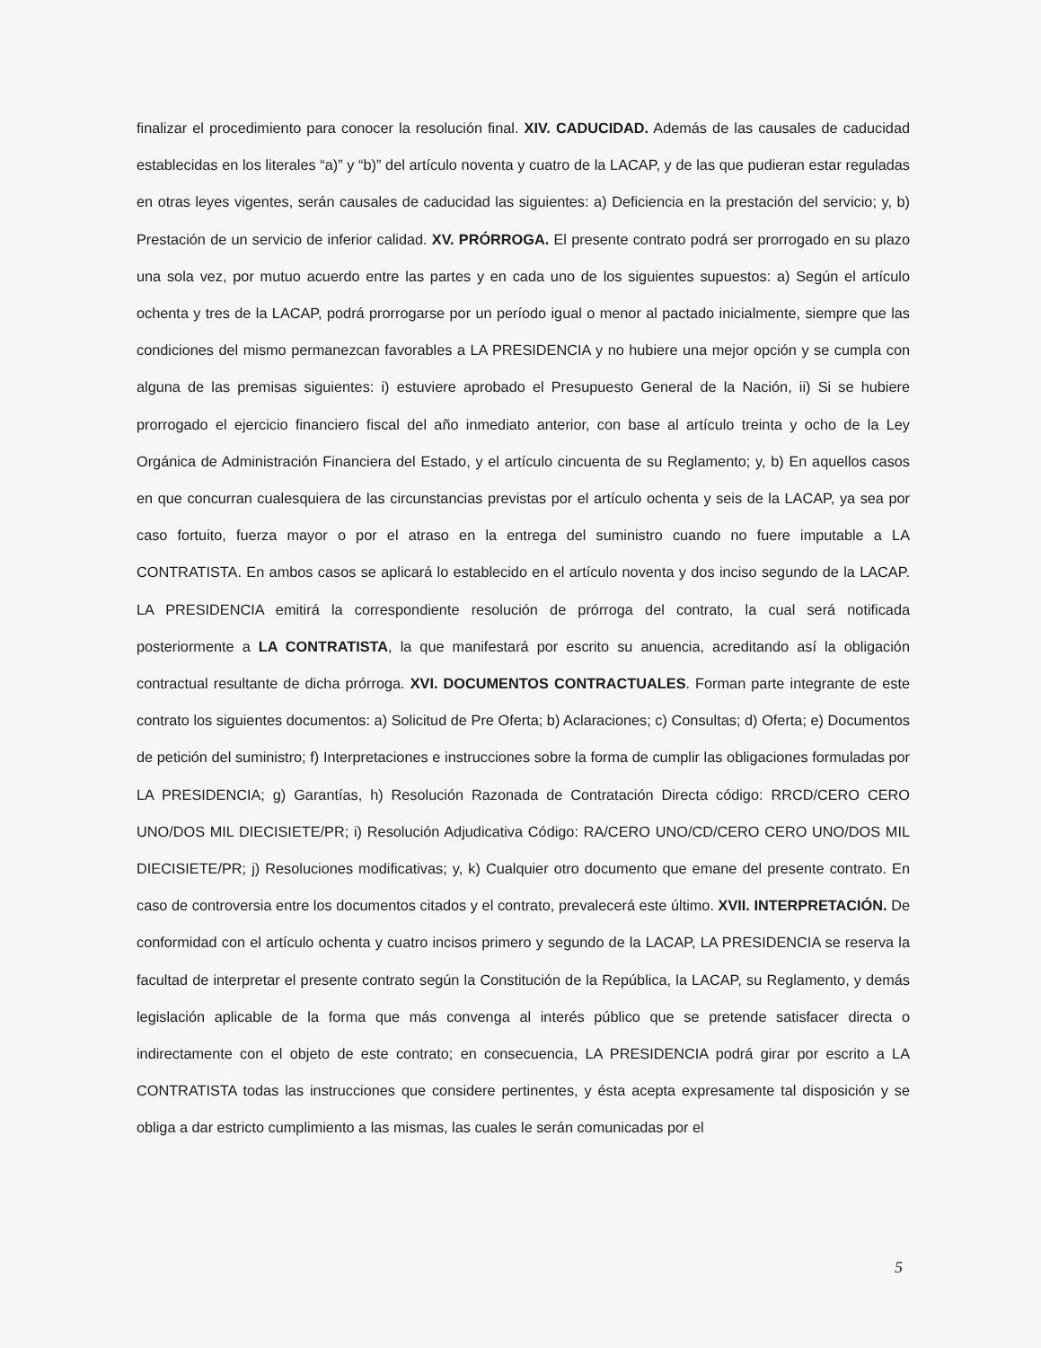finalizar el procedimiento para conocer la resolución final. XIV. CADUCIDAD. Además de las causales de caducidad establecidas en los literales “a)” y “b)” del artículo noventa y cuatro de la LACAP, y de las que pudieran estar reguladas en otras leyes vigentes, serán causales de caducidad las siguientes: a) Deficiencia en la prestación del servicio; y, b) Prestación de un servicio de inferior calidad. XV. PRÓRROGA. El presente contrato podrá ser prorrogado en su plazo una sola vez, por mutuo acuerdo entre las partes y en cada uno de los siguientes supuestos: a) Según el artículo ochenta y tres de la LACAP, podrá prorrogarse por un período igual o menor al pactado inicialmente, siempre que las condiciones del mismo permanezcan favorables a LA PRESIDENCIA y no hubiere una mejor opción y se cumpla con alguna de las premisas siguientes: i) estuviere aprobado el Presupuesto General de la Nación, ii) Si se hubiere prorrogado el ejercicio financiero fiscal del año inmediato anterior, con base al artículo treinta y ocho de la Ley Orgánica de Administración Financiera del Estado, y el artículo cincuenta de su Reglamento; y, b) En aquellos casos en que concurran cualesquiera de las circunstancias previstas por el artículo ochenta y seis de la LACAP, ya sea por caso fortuito, fuerza mayor o por el atraso en la entrega del suministro cuando no fuere imputable a LA CONTRATISTA. En ambos casos se aplicará lo establecido en el artículo noventa y dos inciso segundo de la LACAP. LA PRESIDENCIA emitirá la correspondiente resolución de prórroga del contrato, la cual será notificada posteriormente a LA CONTRATISTA, la que manifestará por escrito su anuencia, acreditando así la obligación contractual resultante de dicha prórroga. XVI. DOCUMENTOS CONTRACTUALES. Forman parte integrante de este contrato los siguientes documentos: a) Solicitud de Pre Oferta; b) Aclaraciones; c) Consultas; d) Oferta; e) Documentos de petición del suministro; f) Interpretaciones e instrucciones sobre la forma de cumplir las obligaciones formuladas por LA PRESIDENCIA; g) Garantías, h) Resolución Razonada de Contratación Directa código: RRCD/CERO CERO UNO/DOS MIL DIECISIETE/PR; i) Resolución Adjudicativa Código: RA/CERO UNO/CD/CERO CERO UNO/DOS MIL DIECISIETE/PR; j) Resoluciones modificativas; y, k) Cualquier otro documento que emane del presente contrato. En caso de controversia entre los documentos citados y el contrato, prevalecerá este último. XVII. INTERPRETACIÓN. De conformidad con el artículo ochenta y cuatro incisos primero y segundo de la LACAP, LA PRESIDENCIA se reserva la facultad de interpretar el presente contrato según la Constitución de la República, la LACAP, su Reglamento, y demás legislación aplicable de la forma que más convenga al interés público que se pretende satisfacer directa o indirectamente con el objeto de este contrato; en consecuencia, LA PRESIDENCIA podrá girar por escrito a LA CONTRATISTA todas las instrucciones que considere pertinentes, y ésta acepta expresamente tal disposición y se obliga a dar estricto cumplimiento a las mismas, las cuales le serán comunicadas por el
5